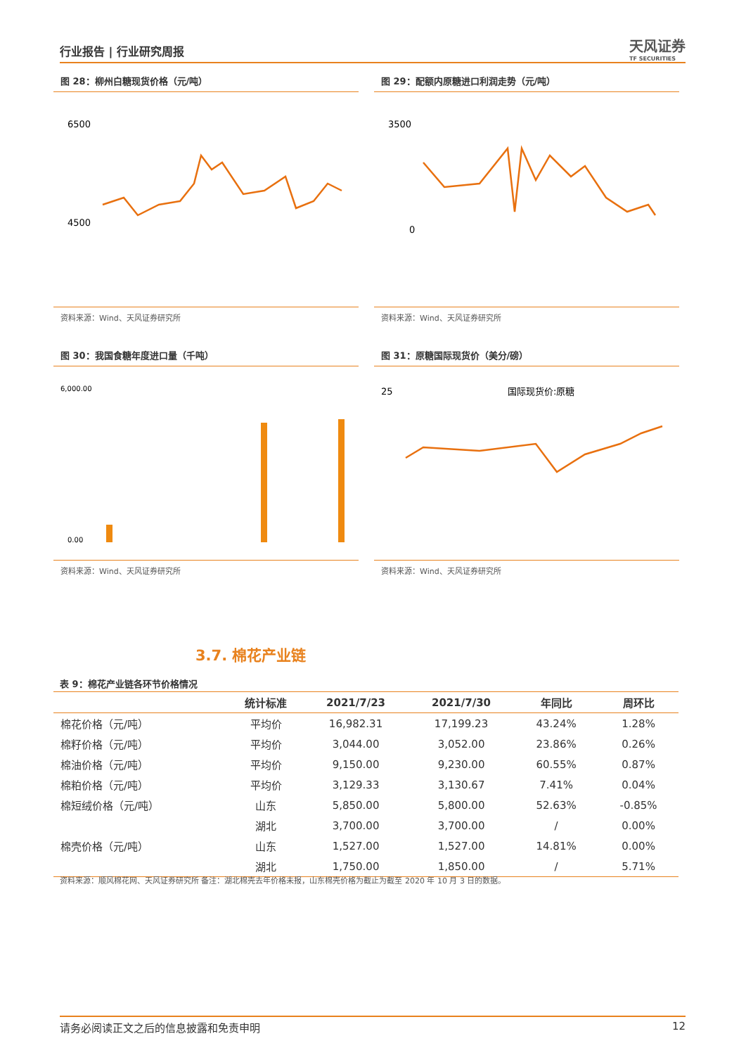行业报告 | 行业研究周报
天风证券
TF SECURITIES
图 28：柳州白糖现货价格（元/吨）
6500
4500
资料来源：Wind、天风证券研究所
图 29：配额内原糖进口利润走势（元/吨）
3500
0
资料来源：Wind、天风证券研究所
图 30：我国食糖年度进口量（千吨）
6,000.00
0.00
资料来源：Wind、天风证券研究所
图 31：原糖国际现货价（美分/磅）
25
国际现货价:原糖
资料来源：Wind、天风证券研究所
3.7. 棉花产业链
表 9：棉花产业链各环节价格情况
| | 统计标准 | 2021/7/23 | 2021/7/30 | 年同比 | 周环比 |
| --- | --- | --- | --- | --- | --- |
| 棉花价格（元/吨） | 平均价 | 16,982.31 | 17,199.23 | 43.24% | 1.28% |
| 棉籽价格（元/吨） | 平均价 | 3,044.00 | 3,052.00 | 23.86% | 0.26% |
| 棉油价格（元/吨） | 平均价 | 9,150.00 | 9,230.00 | 60.55% | 0.87% |
| 棉粕价格（元/吨） | 平均价 | 3,129.33 | 3,130.67 | 7.41% | 0.04% |
| 棉短绒价格（元/吨） | 山东 | 5,850.00 | 5,800.00 | 52.63% | -0.85% |
| | 湖北 | 3,700.00 | 3,700.00 | / | 0.00% |
| 棉壳价格（元/吨） | 山东 | 1,527.00 | 1,527.00 | 14.81% | 0.00% |
| | 湖北 | 1,750.00 | 1,850.00 | / | 5.71% |
资料来源：顺风棉花网、天风证券研究所 备注：湖北棉壳去年价格未报，山东棉壳价格为截止为截至 2020 年 10 月 3 日的数据。
请务必阅读正文之后的信息披露和免责申明 12